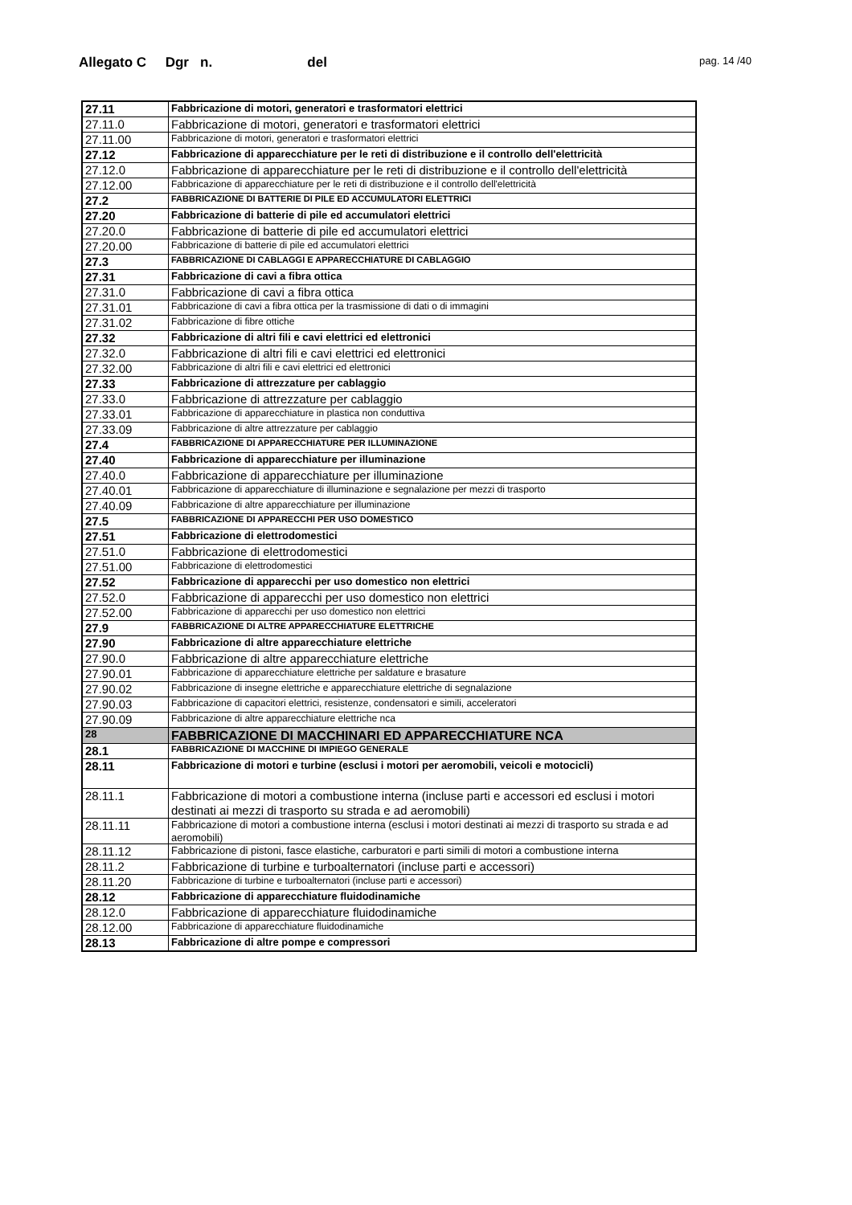Allegato C Dgr n. del pag. 14 /40
| 27.11 | Fabbricazione di motori, generatori e trasformatori elettrici |
| 27.11.0 | Fabbricazione di motori, generatori e trasformatori elettrici |
| 27.11.00 | Fabbricazione di motori, generatori e trasformatori elettrici |
| 27.12 | Fabbricazione di apparecchiature per le reti di distribuzione e il controllo dell'elettricità |
| 27.12.0 | Fabbricazione di apparecchiature per le reti di distribuzione e il controllo dell'elettricità |
| 27.12.00 | Fabbricazione di apparecchiature per le reti di distribuzione e il controllo dell'elettricità |
| 27.2 | FABBRICAZIONE DI BATTERIE DI PILE ED ACCUMULATORI ELETTRICI |
| 27.20 | Fabbricazione di batterie di pile ed accumulatori elettrici |
| 27.20.0 | Fabbricazione di batterie di pile ed accumulatori elettrici |
| 27.20.00 | Fabbricazione di batterie di pile ed accumulatori elettrici |
| 27.3 | FABBRICAZIONE DI CABLAGGI E APPARECCHIATURE DI CABLAGGIO |
| 27.31 | Fabbricazione di cavi a fibra ottica |
| 27.31.0 | Fabbricazione di cavi a fibra ottica |
| 27.31.01 | Fabbricazione di cavi a fibra ottica per la trasmissione di dati o di immagini |
| 27.31.02 | Fabbricazione di fibre ottiche |
| 27.32 | Fabbricazione di altri fili e cavi elettrici ed elettronici |
| 27.32.0 | Fabbricazione di altri fili e cavi elettrici ed elettronici |
| 27.32.00 | Fabbricazione di altri fili e cavi elettrici ed elettronici |
| 27.33 | Fabbricazione di attrezzature per cablaggio |
| 27.33.0 | Fabbricazione di attrezzature per cablaggio |
| 27.33.01 | Fabbricazione di apparecchiature in plastica non conduttiva |
| 27.33.09 | Fabbricazione di altre attrezzature per cablaggio |
| 27.4 | FABBRICAZIONE DI APPARECCHIATURE PER ILLUMINAZIONE |
| 27.40 | Fabbricazione di apparecchiature per illuminazione |
| 27.40.0 | Fabbricazione di apparecchiature per illuminazione |
| 27.40.01 | Fabbricazione di apparecchiature di illuminazione e segnalazione per mezzi di trasporto |
| 27.40.09 | Fabbricazione di altre apparecchiature per illuminazione |
| 27.5 | FABBRICAZIONE DI APPARECCHI PER USO DOMESTICO |
| 27.51 | Fabbricazione di elettrodomestici |
| 27.51.0 | Fabbricazione di elettrodomestici |
| 27.51.00 | Fabbricazione di elettrodomestici |
| 27.52 | Fabbricazione di apparecchi per uso domestico non elettrici |
| 27.52.0 | Fabbricazione di apparecchi per uso domestico non elettrici |
| 27.52.00 | Fabbricazione di apparecchi per uso domestico non elettrici |
| 27.9 | FABBRICAZIONE DI ALTRE APPARECCHIATURE ELETTRICHE |
| 27.90 | Fabbricazione di altre apparecchiature elettriche |
| 27.90.0 | Fabbricazione di altre apparecchiature elettriche |
| 27.90.01 | Fabbricazione di apparecchiature elettriche per saldature e brasature |
| 27.90.02 | Fabbricazione di insegne elettriche e apparecchiature elettriche di segnalazione |
| 27.90.03 | Fabbricazione di capacitori elettrici, resistenze, condensatori e simili, acceleratori |
| 27.90.09 | Fabbricazione di altre apparecchiature elettriche nca |
| 28 | FABBRICAZIONE DI MACCHINARI ED APPARECCHIATURE NCA |
| 28.1 | FABBRICAZIONE DI MACCHINE DI IMPIEGO GENERALE |
| 28.11 | Fabbricazione di motori e turbine (esclusi i motori per aeromobili, veicoli e motocicli) |
| 28.11.1 | Fabbricazione di motori a combustione interna (incluse parti e accessori ed esclusi i motori destinati ai mezzi di trasporto su strada e ad aeromobili) |
| 28.11.11 | Fabbricazione di motori a combustione interna (esclusi i motori destinati ai mezzi di trasporto su strada e ad aeromobili) |
| 28.11.12 | Fabbricazione di pistoni, fasce elastiche, carburatori e parti simili di motori a combustione interna |
| 28.11.2 | Fabbricazione di turbine e turboalternatori (incluse parti e accessori) |
| 28.11.20 | Fabbricazione di turbine e turboalternatori (incluse parti e accessori) |
| 28.12 | Fabbricazione di apparecchiature fluidodinamiche |
| 28.12.0 | Fabbricazione di apparecchiature fluidodinamiche |
| 28.12.00 | Fabbricazione di apparecchiature fluidodinamiche |
| 28.13 | Fabbricazione di altre pompe e compressori |